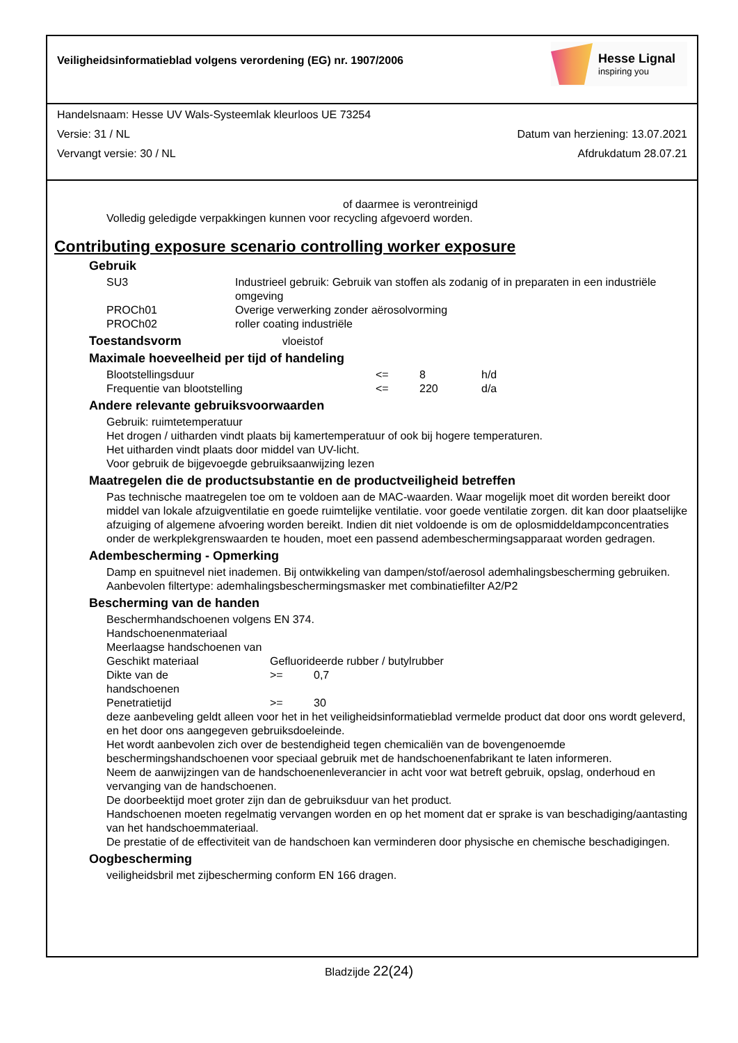Veiligheidsinformatieblad volgens verordening (EG) nr. 1907/2006
Hesse Lignal
inspiring you
Handelsnaam: Hesse UV Wals-Systeemlak kleurloos UE 73254
Versie: 31 / NL Datum van herziening: 13.07.2021
Vervangt versie: 30 / NL Afdrukdatum 28.07.21
of daarmee is verontreinigd
Volledig geledigde verpakkingen kunnen voor recycling afgevoerd worden.
Contributing exposure scenario controlling worker exposure
Gebruik
| SU3 | Industrieel gebruik: Gebruik van stoffen als zodanig of in preparaten in een industriële omgeving |
| PROCh01 | Overige verwerking zonder aërosolvorming |
| PROCh02 | roller coating industriële |
Toestandsvorm vloeistof
Maximale hoeveelheid per tijd of handeling
| Blootstellingsduur | <= | 8 | h/d |
| Frequentie van blootstelling | <= | 220 | d/a |
Andere relevante gebruiksvoorwaarden
Gebruik: ruimtetemperatuur
Het drogen / uitharden vindt plaats bij kamertemperatuur of ook bij hogere temperaturen.
Het uitharden vindt plaats door middel van UV-licht.
Voor gebruik de bijgevoegde gebruiksaanwijzing lezen
Maatregelen die de productsubstantie en de productveiligheid betreffen
Pas technische maatregelen toe om te voldoen aan de MAC-waarden. Waar mogelijk moet dit worden bereikt door middel van lokale afzuigventilatie en goede ruimtelijke ventilatie. voor goede ventilatie zorgen. dit kan door plaatselijke afzuiging of algemene afvoering worden bereikt. Indien dit niet voldoende is om de oplosmiddeldampconcentraties onder de werkplekgrenswaarden te houden, moet een passend adembeschermingsapparaat worden gedragen.
Adembescherming - Opmerking
Damp en spuitnevel niet inademen. Bij ontwikkeling van dampen/stof/aerosol ademhalingsbescherming gebruiken. Aanbevolen filtertype: ademhalingsbeschermingsmasker met combinatiefilter A2/P2
Bescherming van de handen
Beschermhandschoenen volgens EN 374.
Handschoenenmateriaal
Meerlaagse handschoenen van
| Geschikt materiaal | Gefluorideerde rubber / butylrubber | |
| Dikte van de handschoenen | >= | 0,7 |
| Penetratietijd | >= | 30 |
deze aanbeveling geldt alleen voor het in het veiligheidsinformatieblad vermelde product dat door ons wordt geleverd, en het door ons aangegeven gebruiksdoeleinde.
Het wordt aanbevolen zich over de bestendigheid tegen chemicaliën van de bovengenoemde beschermingshandschoenen voor speciaal gebruik met de handschoenenfabrikant te laten informeren.
Neem de aanwijzingen van de handschoenenleverancier in acht voor wat betreft gebruik, opslag, onderhoud en vervanging van de handschoenen.
De doorbeektijd moet groter zijn dan de gebruiksduur van het product.
Handschoenen moeten regelmatig vervangen worden en op het moment dat er sprake is van beschadiging/aantasting van het handschoemmateriaal.
De prestatie of de effectiviteit van de handschoen kan verminderen door physische en chemische beschadigingen.
Oogbescherming
veiligheidsbril met zijbescherming conform EN 166 dragen.
Bladzijde 22(24)